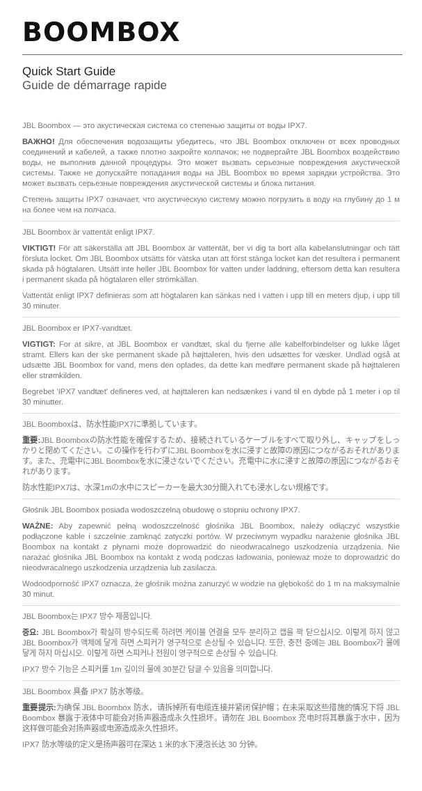BOOMBOX
Quick Start Guide
Guide de démarrage rapide
JBL Boombox — это акустическая система со степенью защиты от воды IPX7.
ВАЖНО! Для обеспечения водозащиты убедитесь, что JBL Boombox отключен от всех проводных соединений и кабелей, а также плотно закройте колпачок; не подвергайте JBL Boombox воздействию воды, не выполнив данной процедуры. Это может вызвать серьезные повреждения акустической системы. Также не допускайте попадания воды на JBL Boombox во время зарядки устройства. Это может вызвать серьезные повреждения акустической системы и блока питания.
Степень защиты IPX7 означает, что акустическую систему можно погрузить в воду на глубину до 1 м на более чем на полчаса.
JBL Boombox är vattentät enligt IPX7.
VIKTIGT! För att säkerställa att JBL Boombox är vattentät, ber vi dig ta bort alla kabelanslutningar och tätt försluta locket. Om JBL Boombox utsätts för vätska utan att först stänga locket kan det resultera i permanent skada på högtalaren. Utsätt inte heller JBL Boombox för vatten under laddning, eftersom detta kan resultera i permanent skada på högtalaren eller strömkällan.
Vattentät enligt IPX7 definieras som att högtalaren kan sänkas ned i vatten i upp till en meters djup, i upp till 30 minuter.
JBL Boombox er IPX7-vandtæt.
VIGTIGT: For at sikre, at JBL Boombox er vandtæt, skal du fjerne alle kabelforbindelser og lukke låget stramt. Ellers kan der ske permanent skade på højttaleren, hvis den udsættes for væsker. Undlad også at udsætte JBL Boombox for vand, mens den oplades, da dette kan medføre permanent skade på højttaleren eller strømkilden.
Begrebet 'IPX7 vandtæt' defineres ved, at højttaleren kan nedsænkes i vand til en dybde på 1 meter i op til 30 minutter.
JBL Boomboxは、防水性能IPX7に準拠しています。
重要: JBL Boomboxの防水性能を確保するため、接続されているケーブルをすべて取り外し、キャップをしっかりと閉めてください。この操作を行わずにJBL Boomboxを水に浸すと故障の原因につながるおそれがあります。また、充電中にJBL Boomboxを水に浸さないでください。充電中に水に浸すと故障の原因につながるおそれがあります。
防水性能IPX7は、水深1mの水中にスピーカーを最大30分間入れても浸水しない規格です。
Głośnik JBL Boombox posiada wodoszczelną obudowę o stopniu ochrony IPX7.
WAŻNE: Aby zapewnić pełną wodoszczelność głośnika JBL Boombox, należy odłączyć wszystkie podłączone kable i szczelnie zamknąć zatyczki portów. W przeciwnym wypadku narażenie głośnika JBL Boombox na kontakt z płynami może doprowadzić do nieodwracalnego uszkodzenia urządzenia. Nie narażać głośnika JBL Boombox na kontakt z wodą podczas ładowania, ponieważ może to doprowadzić do nieodwracalnego uszkodzenia urządzenia lub zasilacza.
Wodoodporność IPX7 oznacza, że głośnik można zanurzyć w wodzie na głębokość do 1 m na maksymalnie 30 minut.
JBL Boombox는 IPX7 방수 제품입니다.
중요: JBL Boombox가 확실히 방수되도록 하려면 케이블 연결을 모두 분리하고 캡을 꽉 닫으십시오. 이렇게 하지 않고 JBL Boombox가 액체에 닿게 하면 스피커가 영구적으로 손상될 수 있습니다. 또한, 충전 중에는 JBL Boombox가 물에 닿게 하지 마십시오. 이렇게 하면 스피커나 전원이 영구적으로 손상될 수 있습니다.
IPX7 방수 기능은 스피커를 1m 깊이의 물에 30분간 담글 수 있음을 의미합니다.
JBL Boombox 具备 IPX7 防水等级。
重要提示: 为确保 JBL Boombox 防水，请拆掉所有电缆连接并紧闭保护帽；在未采取这些措施的情况下将 JBL Boombox 暴露于液体中可能会对扬声器造成永久性损坏。请勿在 JBL Boombox 充电时将其暴露于水中，因为这样做可能会对扬声器或电源造成永久性损坏。
IPX7 防水等级的定义是扬声器可在深达 1 米的水下浸泡长达 30 分钟。